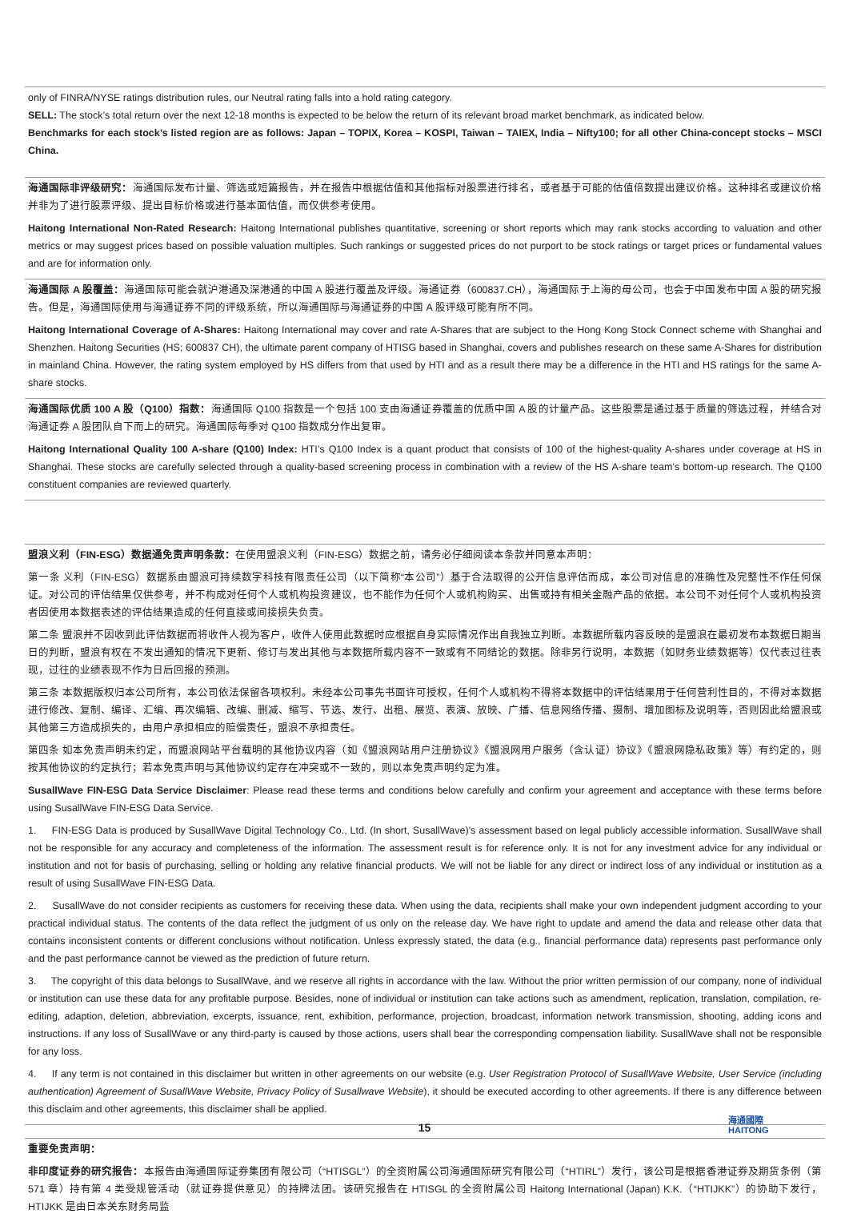only of FINRA/NYSE ratings distribution rules, our Neutral rating falls into a hold rating category.
SELL: The stock’s total return over the next 12-18 months is expected to be below the return of its relevant broad market benchmark, as indicated below.
Benchmarks for each stock’s listed region are as follows: Japan – TOPIX, Korea – KOSPI, Taiwan – TAIEX, India – Nifty100; for all other China-concept stocks – MSCI China.
海通国际非评级研究：海通国际发布计量、筛选或短篇报告，并在报告中根据估值和其他指标对股票进行排名，或者基于可能的估值倍数提出建议价格。这种排名或建议价格并非为了进行股票评级、提出目标价格或进行基本面估值，而仅供参考使用。
Haitong International Non-Rated Research: Haitong International publishes quantitative, screening or short reports which may rank stocks according to valuation and other metrics or may suggest prices based on possible valuation multiples. Such rankings or suggested prices do not purport to be stock ratings or target prices or fundamental values and are for information only.
海通国际 A 股覆盖：海通国际可能会就沪港通及深港通的中国 A 股进行覆盖及评级。海通证券（600837.CH），海通国际于上海的母公司，也会于中国发布中国 A 股的研究报告。但是，海通国际使用与海通证券不同的评级系统，所以海通国际与海通证券的中国 A 股评级可能有所不同。
Haitong International Coverage of A-Shares: Haitong International may cover and rate A-Shares that are subject to the Hong Kong Stock Connect scheme with Shanghai and Shenzhen. Haitong Securities (HS; 600837 CH), the ultimate parent company of HTISG based in Shanghai, covers and publishes research on these same A-Shares for distribution in mainland China. However, the rating system employed by HS differs from that used by HTI and as a result there may be a difference in the HTI and HS ratings for the same A-share stocks.
海通国际优质 100 A 股（Q100）指数：海通国际 Q100 指数是一个包括 100 支由海通证券覆盖的优质中国 A 股的计量产品。这些股票是通过基于质量的筛选过程，并结合对海通证券 A 股团队自下而上的研究。海通国际每季对 Q100 指数成分作出复审。
Haitong International Quality 100 A-share (Q100) Index: HTI’s Q100 Index is a quant product that consists of 100 of the highest-quality A-shares under coverage at HS in Shanghai. These stocks are carefully selected through a quality-based screening process in combination with a review of the HS A-share team’s bottom-up research. The Q100 constituent companies are reviewed quarterly.
盟浪义利（FIN-ESG）数据通免责声明条款：在使用盟浪义利（FIN-ESG）数据之前，请务必仔细阅读本条款并同意本声明：
第一条 义利（FIN-ESG）数据系由盟浪可持续数字科技有限责任公司（以下简称“本公司”）基于合法取得的公开信息评估而成，本公司对信息的准确性及完整性不作任何保证。对公司的评估结果仅供参考，并不构成对任何个人或机构投资建议，也不能作为任何个人或机构购买、出售或持有相关金融产品的依据。本公司不对任何个人或机构投资者因使用本数据表述的评估结果造成的任何直接或间接损失负责。
第二条 盟浪并不因收到此评估数据而将收件人视为客户，收件人使用此数据时应根据自身实际情况作出自我独立判断。本数据所载内容反映的是盟浪在最初发布本数据日期当日的判断，盟浪有权在不发出通知的情况下更新、修订与发出其他与本数据所载内容不一致或有不同结论的数据。除非另行说明，本数据（如财务业绩数据等）仅代表过往表现，过往的业绩表现不作为日后回报的预测。
第三条 本数据版权归本公司所有，本公司依法保留各项权利。未经本公司事先书面许可授权，任何个人或机构不得将本数据中的评估结果用于任何营利性目的，不得对本数据进行修改、复制、编译、汇编、再次编辑、改编、删减、缩写、节选、发行、出租、展览、表演、放映、广播、信息网络传播、摄制、增加图标及说明等，否则因此给盟浪或其他第三方造成损失的，由用户承担相应的赔偿责任，盟浪不承担责任。
第四条 如本免责声明未约定，而盟浪网站平台载明的其他协议内容（如《盟浪网站用户注册协议》《盟浪网用户服务（含认证）协议》《盟浪网隐私政策》等）有约定的，则按其他协议的约定执行；若本免责声明与其他协议约定存在冲突或不一致的，则以本免责声明约定为准。
SusallWave FIN-ESG Data Service Disclaimer: Please read these terms and conditions below carefully and confirm your agreement and acceptance with these terms before using SusallWave FIN-ESG Data Service.
1. FIN-ESG Data is produced by SusallWave Digital Technology Co., Ltd. (In short, SusallWave)’s assessment based on legal publicly accessible information. SusallWave shall not be responsible for any accuracy and completeness of the information. The assessment result is for reference only. It is not for any investment advice for any individual or institution and not for basis of purchasing, selling or holding any relative financial products. We will not be liable for any direct or indirect loss of any individual or institution as a result of using SusallWave FIN-ESG Data.
2. SusallWave do not consider recipients as customers for receiving these data. When using the data, recipients shall make your own independent judgment according to your practical individual status. The contents of the data reflect the judgment of us only on the release day. We have right to update and amend the data and release other data that contains inconsistent contents or different conclusions without notification. Unless expressly stated, the data (e.g., financial performance data) represents past performance only and the past performance cannot be viewed as the prediction of future return.
3. The copyright of this data belongs to SusallWave, and we reserve all rights in accordance with the law. Without the prior written permission of our company, none of individual or institution can use these data for any profitable purpose. Besides, none of individual or institution can take actions such as amendment, replication, translation, compilation, re-editing, adaption, deletion, abbreviation, excerpts, issuance, rent, exhibition, performance, projection, broadcast, information network transmission, shooting, adding icons and instructions. If any loss of SusallWave or any third-party is caused by those actions, users shall bear the corresponding compensation liability. SusallWave shall not be responsible for any loss.
4. If any term is not contained in this disclaimer but written in other agreements on our website (e.g. User Registration Protocol of SusallWave Website, User Service (including authentication) Agreement of SusallWave Website, Privacy Policy of Susallwave Website), it should be executed according to other agreements. If there is any difference between this disclaim and other agreements, this disclaimer shall be applied.
重要免责声明：
非印度证券的研究报告：本报告由海通国际证券集团有限公司（“HTISGL”）的全资附属公司海通国际研究有限公司（“HTIRL”）发行，该公司是根据香港证券及期货条例（第 571 章）持有第 4 类受规管活动（就证券提供意见）的持牌法团。该研究报告在 HTISGL 的全资附属公司 Haitong International (Japan) K.K.（“HTIJKK”）的协助下发行，HTIJKK 是由日本关东财务局监
15
海通國際
HAITONG